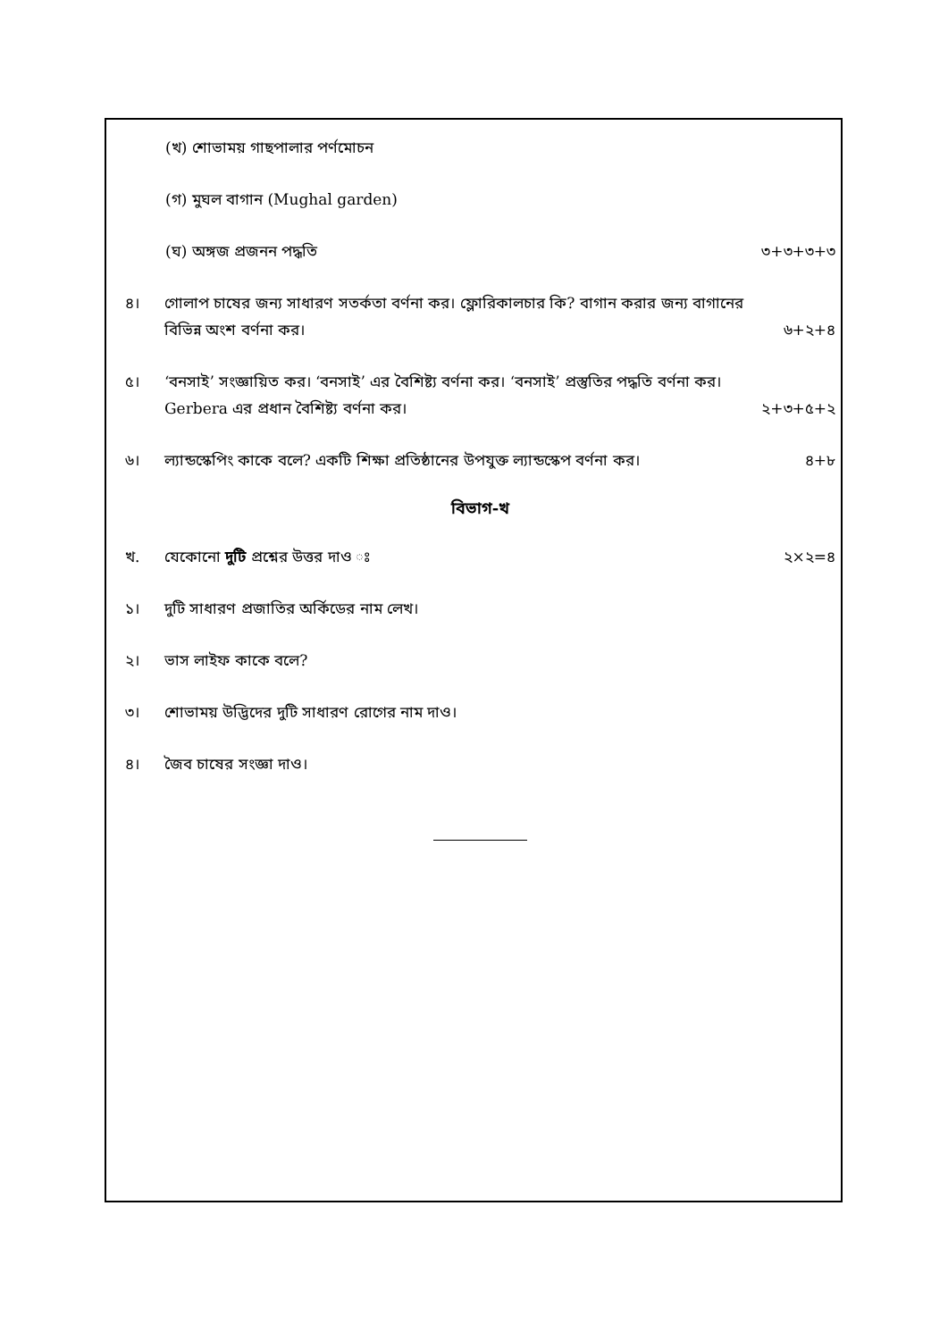(খ) শোভাময় গাছপালার পর্ণমোচন
(গ) মুঘল বাগান (Mughal garden)
(ঘ) অঙ্গজ প্রজনন পদ্ধতি ৩+৩+৩+৩
৪। গোলাপ চাষের জন্য সাধারণ সতর্কতা বর্ণনা কর। ফ্লোরিকালচার কি? বাগান করার জন্য বাগানের বিভিন্ন অংশ বর্ণনা কর। ৬+২+৪
৫। ‘বনসাই’ সংজ্ঞায়িত কর। ‘বনসাই’ এর বৈশিষ্ট্য বর্ণনা কর। ‘বনসাই’ প্রস্তুতির পদ্ধতি বর্ণনা কর। Gerbera এর প্রধান বৈশিষ্ট্য বর্ণনা কর। ২+৩+৫+২
৬। ল্যান্ডস্কেপিং কাকে বলে? একটি শিক্ষা প্রতিষ্ঠানের উপযুক্ত ল্যান্ডস্কেপ বর্ণনা কর। ৪+৮
বিভাগ-খ
খ. যেকোনো দুটি প্রশ্নের উত্তর দাও ঃ ২×২=৪
১। দুটি সাধারণ প্রজাতির অর্কিডের নাম লেখ।
২। ভাস লাইফ কাকে বলে?
৩। শোভাময় উদ্ভিদের দুটি সাধারণ রোগের নাম দাও।
৪। জৈব চাষের সংজ্ঞা দাও।